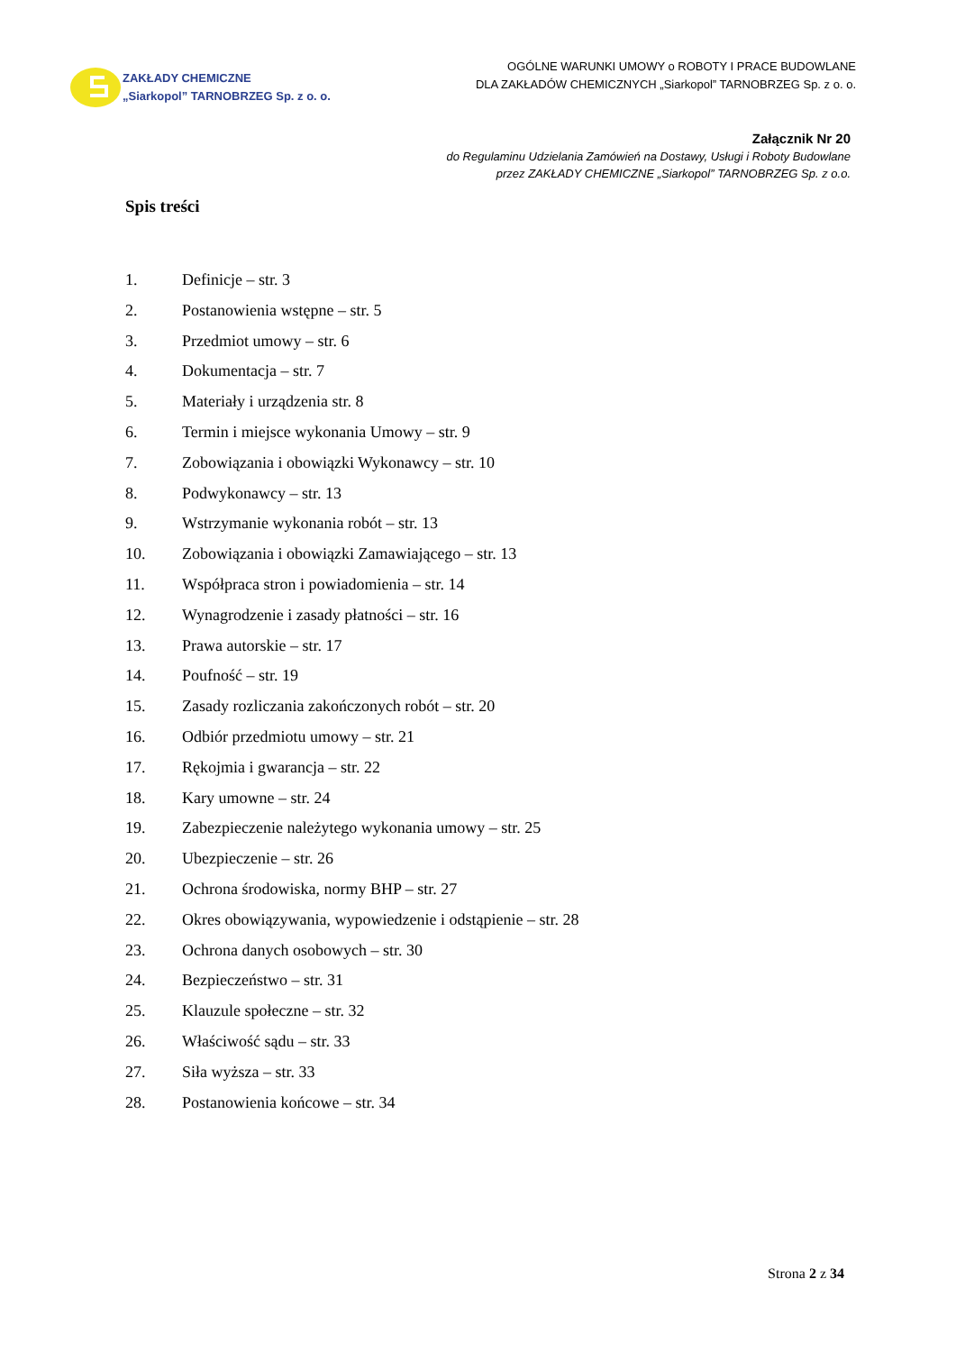ZAKŁADY CHEMICZNE
„Siarkopol” TARNOBRZEG Sp. z o. o.
OGÓLNE WARUNKI UMOWY o ROBOTY I PRACE BUDOWLANE
DLA ZAKŁADÓW CHEMICZNYCH „Siarkopol” TARNOBRZEG Sp. z o. o.
Załącznik Nr 20
do Regulaminu Udzielania Zamówień na Dostawy, Usługi i Roboty Budowlane
przez ZAKŁADY CHEMICZNE „Siarkopol” TARNOBRZEG Sp. z o.o.
Spis treści
1. Definicje – str. 3
2. Postanowienia wstępne – str. 5
3. Przedmiot umowy – str. 6
4. Dokumentacja – str. 7
5. Materiały i urządzenia str. 8
6. Termin i miejsce wykonania Umowy – str. 9
7. Zobowiązania i obowiązki Wykonawcy – str. 10
8. Podwykonawcy – str. 13
9. Wstrzymanie wykonania robót – str. 13
10. Zobowiązania i obowiązki Zamawiającego – str. 13
11. Współpraca stron i powiadomienia – str. 14
12. Wynagrodzenie i zasady płatności – str. 16
13. Prawa autorskie – str. 17
14. Poufność – str. 19
15. Zasady rozliczania zakończonych robót – str. 20
16. Odbiór przedmiotu umowy – str. 21
17. Rękojmia i gwarancja – str. 22
18. Kary umowne – str. 24
19. Zabezpieczenie należytego wykonania umowy – str. 25
20. Ubezpieczenie – str. 26
21. Ochrona środowiska, normy BHP – str. 27
22. Okres obowiązywania, wypowiedzenie i odstąpienie – str. 28
23. Ochrona danych osobowych – str. 30
24. Bezpieczeństwo – str. 31
25. Klauzule społeczne – str. 32
26. Właściwość sądu – str. 33
27. Siła wyższa – str. 33
28. Postanowienia końcowe – str. 34
Strona 2 z 34